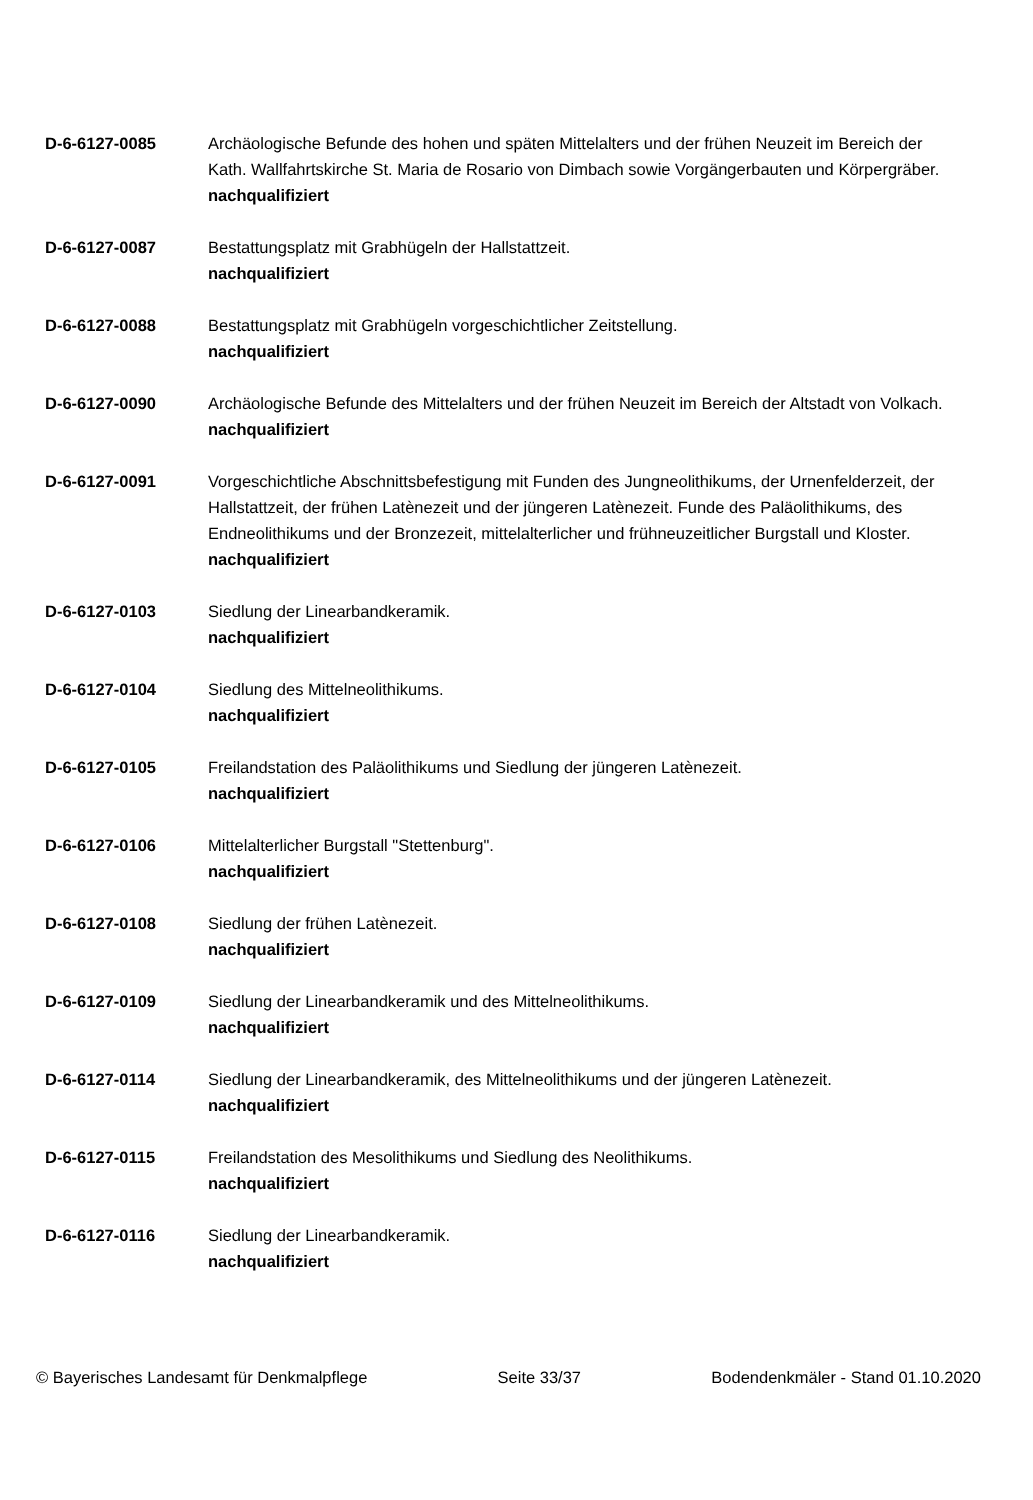D-6-6127-0085 Archäologische Befunde des hohen und späten Mittelalters und der frühen Neuzeit im Bereich der Kath. Wallfahrtskirche St. Maria de Rosario von Dimbach sowie Vorgängerbauten und Körpergräber.
nachqualifiziert
D-6-6127-0087 Bestattungsplatz mit Grabhügeln der Hallstattzeit.
nachqualifiziert
D-6-6127-0088 Bestattungsplatz mit Grabhügeln vorgeschichtlicher Zeitstellung.
nachqualifiziert
D-6-6127-0090 Archäologische Befunde des Mittelalters und der frühen Neuzeit im Bereich der Altstadt von Volkach.
nachqualifiziert
D-6-6127-0091 Vorgeschichtliche Abschnittsbefestigung mit Funden des Jungneolithikums, der Urnenfelderzeit, der Hallstattzeit, der frühen Latènezeit und der jüngeren Latènezeit. Funde des Paläolithikums, des Endneolithikums und der Bronzezeit, mittelalterlicher und frühneuzeitlicher Burgstall und Kloster.
nachqualifiziert
D-6-6127-0103 Siedlung der Linearbandkeramik.
nachqualifiziert
D-6-6127-0104 Siedlung des Mittelneolithikums.
nachqualifiziert
D-6-6127-0105 Freilandstation des Paläolithikums und Siedlung der jüngeren Latènezeit.
nachqualifiziert
D-6-6127-0106 Mittelalterlicher Burgstall "Stettenburg".
nachqualifiziert
D-6-6127-0108 Siedlung der frühen Latènezeit.
nachqualifiziert
D-6-6127-0109 Siedlung der Linearbandkeramik und des Mittelneolithikums.
nachqualifiziert
D-6-6127-0114 Siedlung der Linearbandkeramik, des Mittelneolithikums und der jüngeren Latènezeit.
nachqualifiziert
D-6-6127-0115 Freilandstation des Mesolithikums und Siedlung des Neolithikums.
nachqualifiziert
D-6-6127-0116 Siedlung der Linearbandkeramik.
nachqualifiziert
© Bayerisches Landesamt für Denkmalpflege Seite 33/37 Bodendenkmäler - Stand 01.10.2020